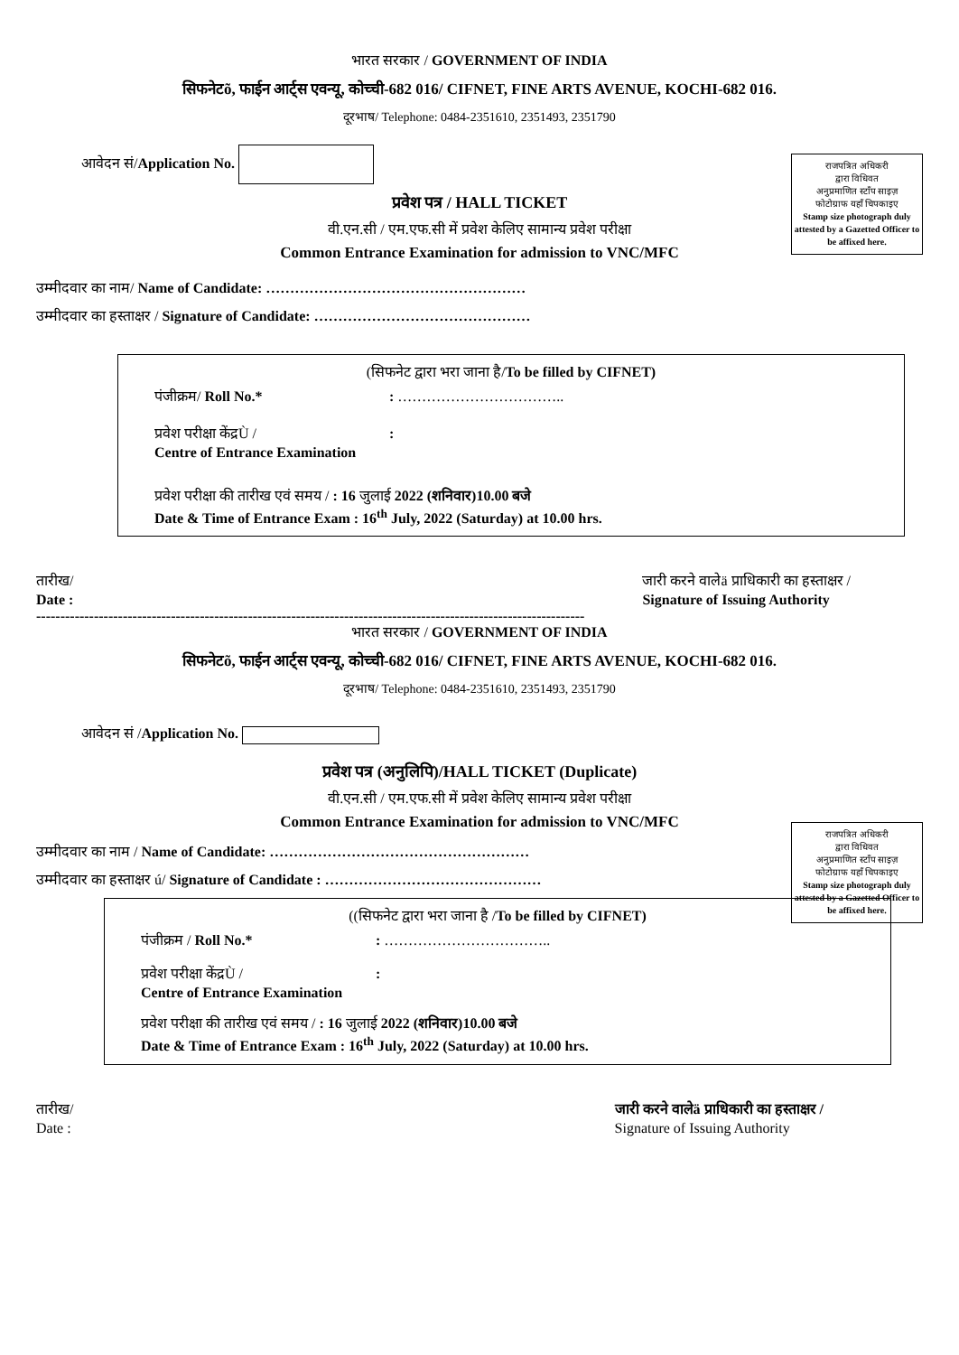भारत सरकार / GOVERNMENT OF INDIA
सिफनेटõ, फाईन आर्ट्स एवन्यू, कोच्ची-682 016/ CIFNET, FINE ARTS AVENUE, KOCHI-682 016.
दूरभाष/ Telephone: 0484-2351610, 2351493, 2351790
राजपत्रित अधिकरी
द्वारा विधिवत
अनुप्रमाणित स्टॉंप साइज़
फोटोग्राफ यहाँ चिपकाइए
Stamp size photograph duly attested by a Gazetted Officer to be affixed here.
आवेदन सं/Application No.
प्रवेश पत्र / HALL TICKET
वी.एन.सी / एम.एफ.सी में प्रवेश केलिए सामान्य प्रवेश परीक्षा
Common Entrance Examination for admission to VNC/MFC
उम्मीदवार का नाम/ Name of Candidate: ………………………………………………
उम्मीदवार का हस्ताक्षर / Signature of Candidate: ………………………………………
(सिफनेट द्वारा भरा जाना है/To be filled by CIFNET)
पंजीक्रम/ Roll No.*: ……………………………..
प्रवेश परीक्षा केंद्रÙ /
Centre of Entrance Examination:
प्रवेश परीक्षा की तारीख एवं समय / : 16 जुलाई 2022 (शनिवार)10.00 बजे
Date & Time of Entrance Exam : 16<sup>th</sup> July, 2022 (Saturday) at 10.00 hrs.
तारीख/
Date :
जारी करने वालेä प्राधिकारी का हस्ताक्षर /
Signature of Issuing Authority
------------------------------------------------------------------------------------------------------------------
भारत सरकार / GOVERNMENT OF INDIA
सिफनेटõ, फाईन आर्ट्स एवन्यू, कोच्ची-682 016/ CIFNET, FINE ARTS AVENUE, KOCHI-682 016.
दूरभाष/ Telephone: 0484-2351610, 2351493, 2351790
राजपत्रित अधिकरी
द्वारा विधिवत
अनुप्रमाणित स्टॉंप साइज़
फोटोग्राफ यहाँ चिपकाइए
Stamp size photograph duly attested by a Gazetted Officer to be affixed here.
आवेदन सं /Application No.
प्रवेश पत्र (अनुलिपि)/HALL TICKET (Duplicate)
वी.एन.सी / एम.एफ.सी में प्रवेश केलिए सामान्य प्रवेश परीक्षा
Common Entrance Examination for admission to VNC/MFC
उम्मीदवार का नाम / Name of Candidate: ………………………………………………
उम्मीदवार का हस्ताक्षर ú/ Signature of Candidate : ………………………………………
((सिफनेट द्वारा भरा जाना है /To be filled by CIFNET)
पंजीक्रम / Roll No.*: ……………………………..
प्रवेश परीक्षा केंद्रÙ /
Centre of Entrance Examination:
प्रवेश परीक्षा की तारीख एवं समय / : 16 जुलाई 2022 (शनिवार)10.00 बजे
Date & Time of Entrance Exam : 16<sup>th</sup> July, 2022 (Saturday) at 10.00 hrs.
तारीख/
Date :
जारी करने वालेä प्राधिकारी का हस्ताक्षर /
Signature of Issuing Authority